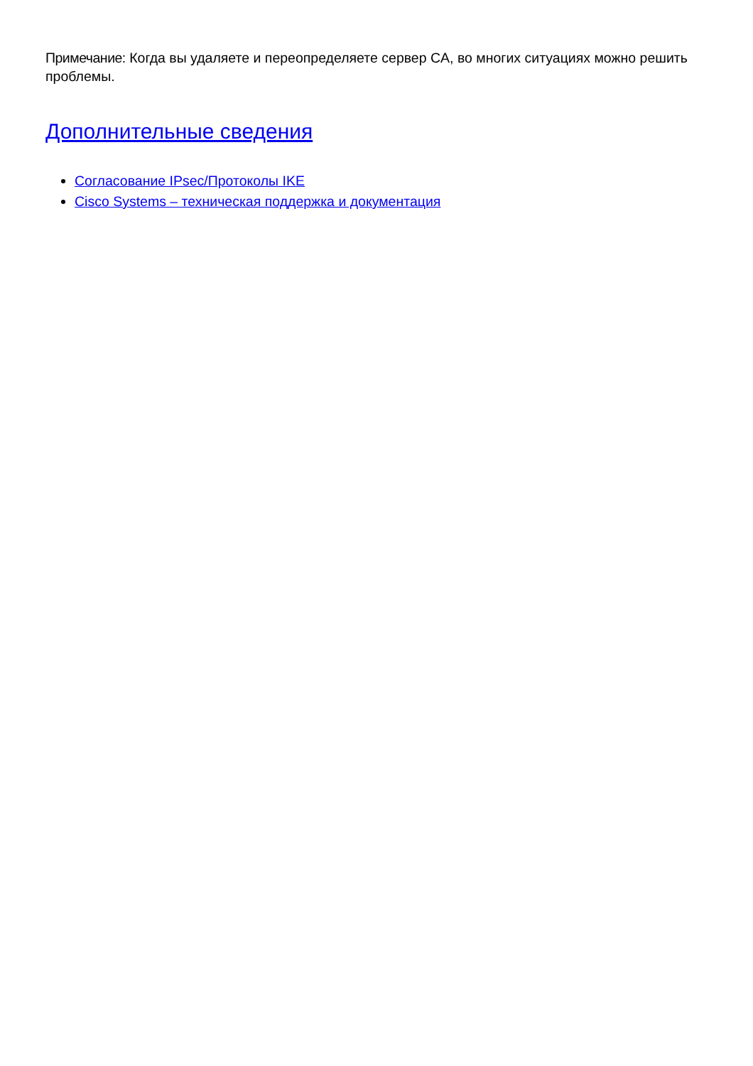Примечание: Когда вы удаляете и переопределяете сервер CA, во многих ситуациях можно решить проблемы.
Дополнительные сведения
Согласование IPsec/Протоколы IKE
Cisco Systems – техническая поддержка и документация